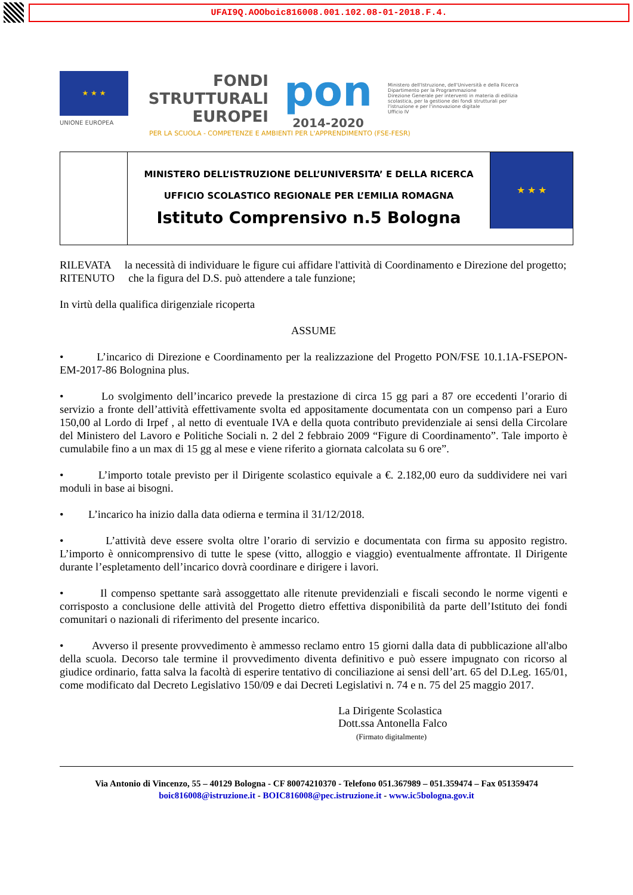UFAI9Q.AOOboic816008.001.102.08-01-2018.F.4.
★ ★ ★
UNIONE EUROPEA
FONDI
STRUTTURALI
EUROPEI
pon
2014-2020
Ministero dell'Istruzione, dell'Università e della Ricerca
Dipartimento per la Programmazione
Direzione Generale per interventi in materia di edilizia scolastica, per la gestione dei fondi strutturali per l'istruzione e per l'innovazione digitale
Ufficio IV
PER LA SCUOLA - COMPETENZE E AMBIENTI PER L'APPRENDIMENTO (FSE-FESR)
MINISTERO DELL’ISTRUZIONE DELL’UNIVERSITA’ E DELLA RICERCA
UFFICIO SCOLASTICO REGIONALE PER L’EMILIA ROMAGNA
Istituto Comprensivo n.5 Bologna
★ ★ ★
RILEVATA la necessità di individuare le figure cui affidare l'attività di Coordinamento e Direzione del progetto;
RITENUTO che la figura del D.S. può attendere a tale funzione;
In virtù della qualifica dirigenziale ricoperta
ASSUME
• L’incarico di Direzione e Coordinamento per la realizzazione del Progetto PON/FSE 10.1.1A-FSEPON-EM-2017-86 Bolognina plus.
• Lo svolgimento dell’incarico prevede la prestazione di circa 15 gg pari a 87 ore eccedenti l’orario di servizio a fronte dell’attività effettivamente svolta ed appositamente documentata con un compenso pari a Euro 150,00 al Lordo di Irpef , al netto di eventuale IVA e della quota contributo previdenziale ai sensi della Circolare del Ministero del Lavoro e Politiche Sociali n. 2 del 2 febbraio 2009 “Figure di Coordinamento”. Tale importo è cumulabile fino a un max di 15 gg al mese e viene riferito a giornata calcolata su 6 ore”.
• L’importo totale previsto per il Dirigente scolastico equivale a €. 2.182,00 euro da suddividere nei vari moduli in base ai bisogni.
• L’incarico ha inizio dalla data odierna e termina il 31/12/2018.
• L’attività deve essere svolta oltre l’orario di servizio e documentata con firma su apposito registro. L’importo è onnicomprensivo di tutte le spese (vitto, alloggio e viaggio) eventualmente affrontate. Il Dirigente durante l’espletamento dell’incarico dovrà coordinare e dirigere i lavori.
• Il compenso spettante sarà assoggettato alle ritenute previdenziali e fiscali secondo le norme vigenti e corrisposto a conclusione delle attività del Progetto dietro effettiva disponibilità da parte dell’Istituto dei fondi comunitari o nazionali di riferimento del presente incarico.
• Avverso il presente provvedimento è ammesso reclamo entro 15 giorni dalla data di pubblicazione all'albo della scuola. Decorso tale termine il provvedimento diventa definitivo e può essere impugnato con ricorso al giudice ordinario, fatta salva la facoltà di esperire tentativo di conciliazione ai sensi dell’art. 65 del D.Leg. 165/01, come modificato dal Decreto Legislativo 150/09 e dai Decreti Legislativi n. 74 e n. 75 del 25 maggio 2017.
La Dirigente Scolastica
Dott.ssa Antonella Falco
(Firmato digitalmente)
Via Antonio di Vincenzo, 55 – 40129 Bologna - CF 80074210370 - Telefono 051.367989 – 051.359474 – Fax 051359474
boic816008@istruzione.it - BOIC816008@pec.istruzione.it - www.ic5bologna.gov.it